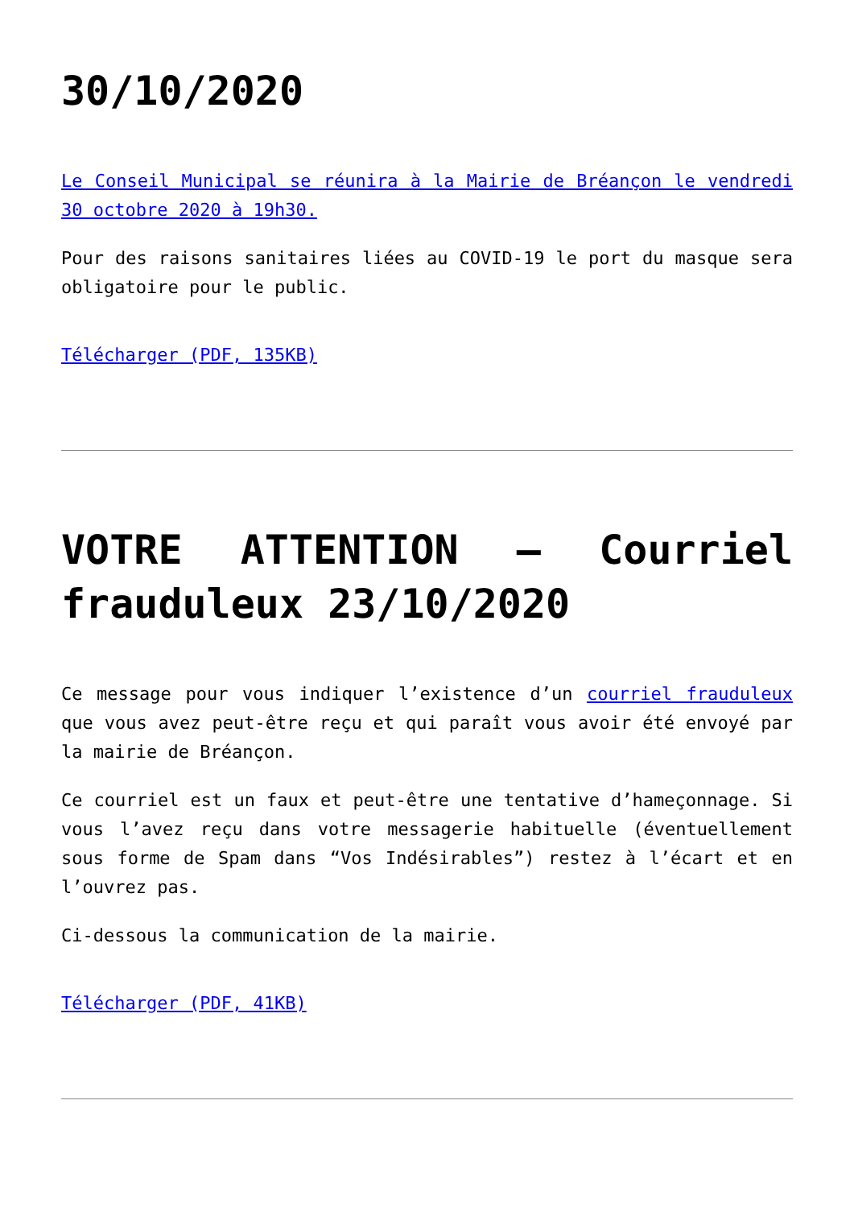30/10/2020
Le Conseil Municipal se réunira à la Mairie de Bréançon le vendredi 30 octobre 2020 à 19h30.
Pour des raisons sanitaires liées au COVID-19 le port du masque sera obligatoire pour le public.
Télécharger (PDF, 135KB)
VOTRE ATTENTION – Courriel frauduleux 23/10/2020
Ce message pour vous indiquer l’existence d’un courriel frauduleux que vous avez peut-être reçu et qui paraît vous avoir été envoyé par la mairie de Bréançon.
Ce courriel est un faux et peut-être une tentative d’hameçonnage. Si vous l’avez reçu dans votre messagerie habituelle (éventuellement sous forme de Spam dans “Vos Indésirables”) restez à l’écart et en l’ouvrez pas.
Ci-dessous la communication de la mairie.
Télécharger (PDF, 41KB)